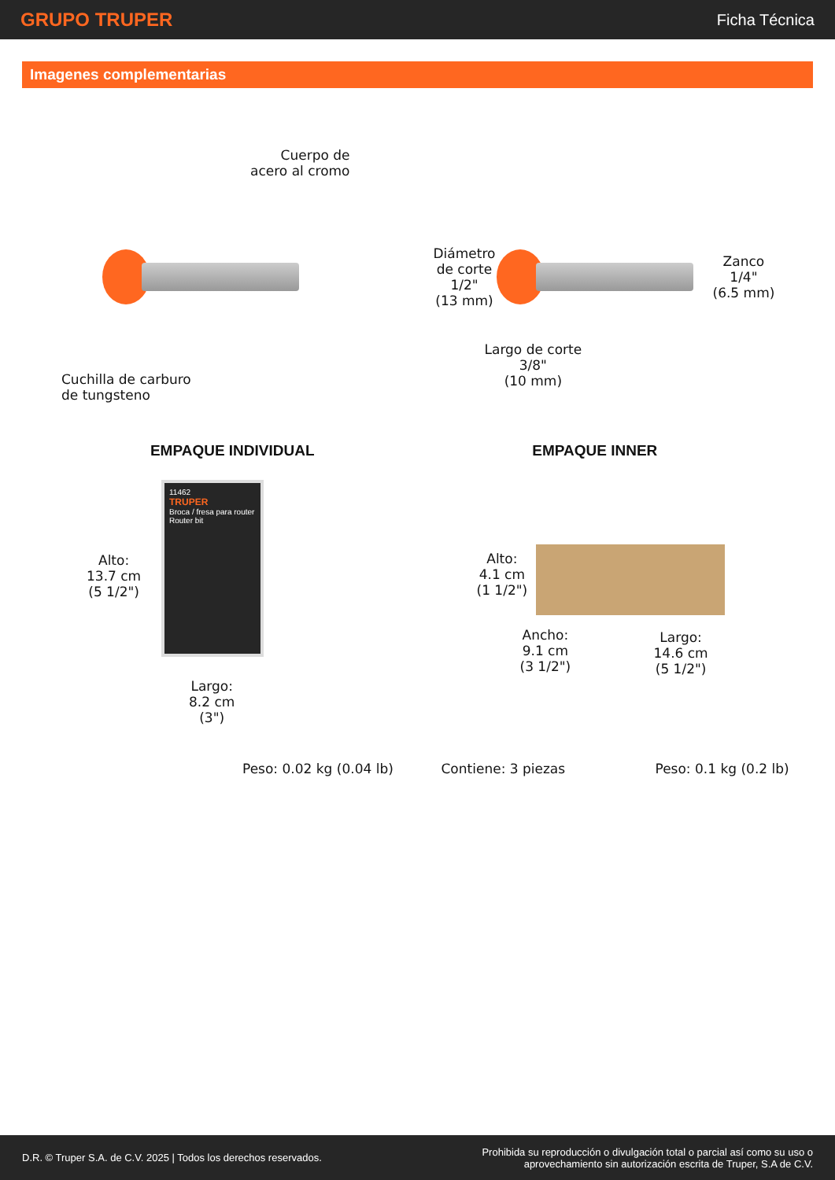GRUPO TRUPER
Ficha Técnica
Imagenes complementarias
Cuerpo de
acero al cromo
Cuchilla de carburo
de tungsteno
Diámetro
de corte
1/2"
(13 mm)
Zanco
1/4"
(6.5 mm)
Largo de corte
3/8"
(10 mm)
EMPAQUE INDIVIDUAL
Alto:
13.7 cm
(5 1/2")
11462
TRUPER
Broca / fresa para router
Router bit
Largo:
8.2 cm
(3")
Peso: 0.02 kg (0.04 lb)
EMPAQUE INNER
Alto:
4.1 cm
(1 1/2")
Ancho:
9.1 cm
(3 1/2")
Largo:
14.6 cm
(5 1/2")
Contiene: 3 piezas Peso: 0.1 kg (0.2 lb)
D.R. © Truper S.A. de C.V. 2025 | Todos los derechos reservados.
Prohibida su reproducción o divulgación total o parcial así como su uso o
aprovechamiento sin autorización escrita de Truper, S.A de C.V.